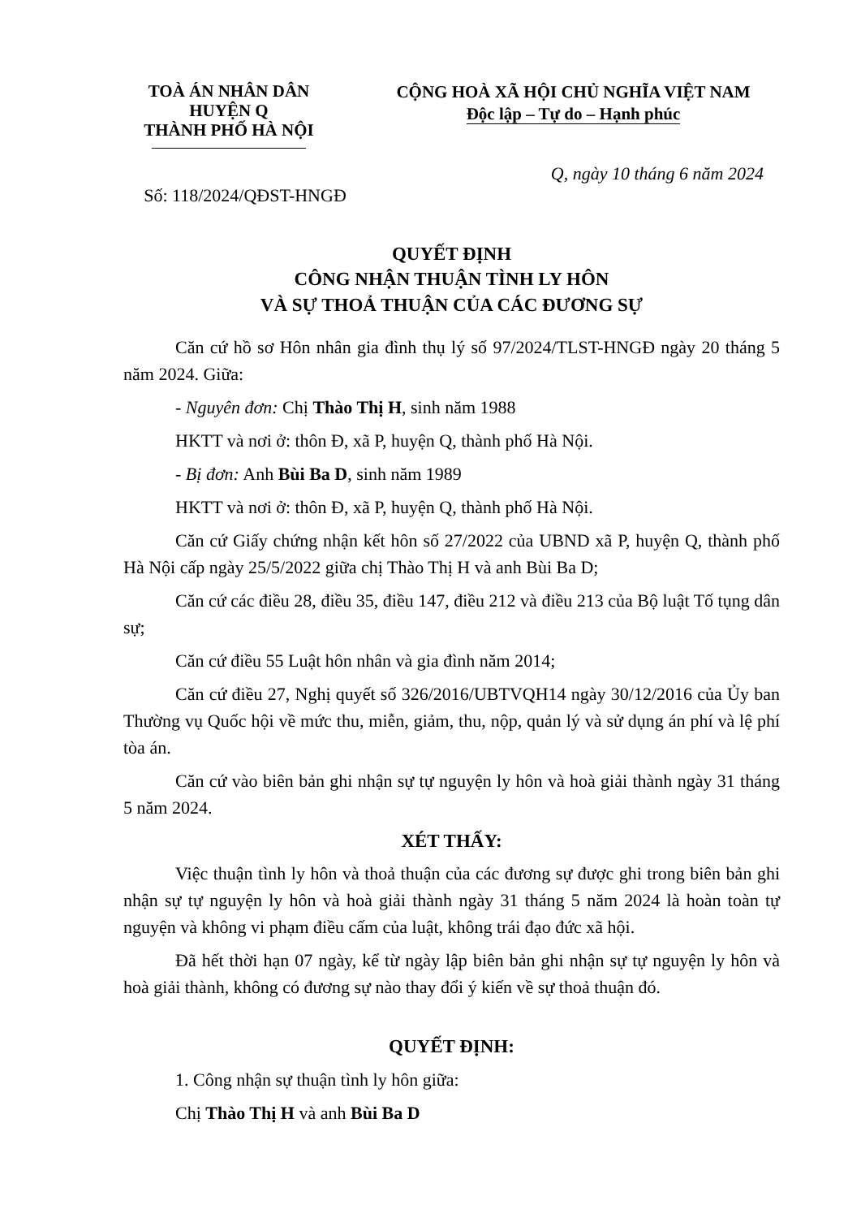TOÀ ÁN NHÂN DÂN
HUYỆN Q
THÀNH PHỐ HÀ NỘI
CỘNG HOÀ XÃ HỘI CHỦ NGHĨA VIỆT NAM
Độc lập – Tự do – Hạnh phúc
Q, ngày 10 tháng 6 năm 2024
Số: 118/2024/QĐST-HNGĐ
QUYẾT ĐỊNH
CÔNG NHẬN THUẬN TÌNH LY HÔN
VÀ SỰ THOẢ THUẬN CỦA CÁC ĐƯƠNG SỰ
Căn cứ hồ sơ Hôn nhân gia đình thụ lý số 97/2024/TLST-HNGĐ ngày 20 tháng 5 năm 2024. Giữa:
- Nguyên đơn: Chị Thào Thị H, sinh năm 1988
HKTT và nơi ở: thôn Đ, xã P, huyện Q, thành phố Hà Nội.
- Bị đơn: Anh Bùi Ba D, sinh năm 1989
HKTT và nơi ở: thôn Đ, xã P, huyện Q, thành phố Hà Nội.
Căn cứ Giấy chứng nhận kết hôn số 27/2022 của UBND xã P, huyện Q, thành phố Hà Nội cấp ngày 25/5/2022 giữa chị Thào Thị H và anh Bùi Ba D;
Căn cứ các điều 28, điều 35, điều 147, điều 212 và điều 213 của Bộ luật Tố tụng dân sự;
Căn cứ điều 55 Luật hôn nhân và gia đình năm 2014;
Căn cứ điều 27, Nghị quyết số 326/2016/UBTVQH14 ngày 30/12/2016 của Ủy ban Thường vụ Quốc hội về mức thu, miễn, giảm, thu, nộp, quản lý và sử dụng án phí và lệ phí tòa án.
Căn cứ vào biên bản ghi nhận sự tự nguyện ly hôn và hoà giải thành ngày 31 tháng 5 năm 2024.
XÉT THẤY:
Việc thuận tình ly hôn và thoả thuận của các đương sự được ghi trong biên bản ghi nhận sự tự nguyện ly hôn và hoà giải thành ngày 31 tháng 5 năm 2024 là hoàn toàn tự nguyện và không vi phạm điều cấm của luật, không trái đạo đức xã hội.
Đã hết thời hạn 07 ngày, kể từ ngày lập biên bản ghi nhận sự tự nguyện ly hôn và hoà giải thành, không có đương sự nào thay đổi ý kiến về sự thoả thuận đó.
QUYẾT ĐỊNH:
1. Công nhận sự thuận tình ly hôn giữa:
Chị Thào Thị H và anh Bùi Ba D